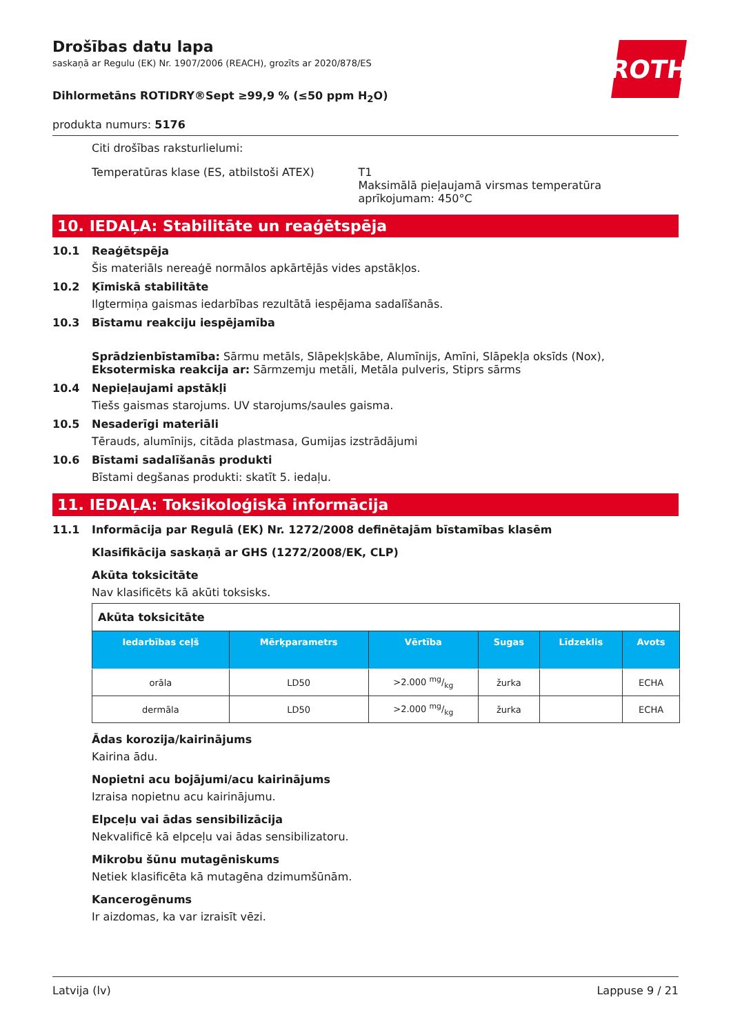ROTH
Drošības datu lapa
saskaņā ar Regulu (EK) Nr. 1907/2006 (REACH), grozīts ar 2020/878/ES
Dihlormetāns ROTIDRY®Sept ≥99,9 % (≤50 ppm H<sub>2</sub>O)
produkta numurs: 5176
Citi drošības raksturlielumi:
Temperatūras klase (ES, atbilstoši ATEX) T1
Maksimālā pieļaujamā virsmas temperatūra aprīkojumam: 450°C
10. IEDAĻA: Stabilitāte un reaģētspēja
10.1 Reaģētspēja
Šis materiāls nereaģē normālos apkārtējās vides apstākļos.
10.2 Ķīmiskā stabilitāte
Ilgtermiņa gaismas iedarbības rezultātā iespējama sadalīšanās.
10.3 Bīstamu reakciju iespējamība
Sprādzienbīstamība: Sārmu metāls, Slāpekļskābe, Alumīnijs, Amīni, Slāpekļa oksīds (Nox),
Eksotermiska reakcija ar: Sārmzemju metāli, Metāla pulveris, Stiprs sārms
10.4 Nepieļaujami apstākļi
Tiešs gaismas starojums. UV starojums/saules gaisma.
10.5 Nesaderīgi materiāli
Tērauds, alumīnijs, citāda plastmasa, Gumijas izstrādājumi
10.6 Bīstami sadalīšanās produkti
Bīstami degšanas produkti: skatīt 5. iedaļu.
11. IEDAĻA: Toksikoloģiskā informācija
11.1 Informācija par Regulā (EK) Nr. 1272/2008 definētajām bīstamības klasēm
Klasifikācija saskaņā ar GHS (1272/2008/EK, CLP)
Akūta toksicitāte
Nav klasificēts kā akūti toksisks.
| Akūta toksicitāte | | | | | |
| --- | --- | --- | --- | --- | --- |
| Iedarbības ceļš | Mērķparametrs | Vērtība | Sugas | Līdzeklis | Avots |
| orāla | LD50 | >2.000 mg/kg | žurka | | ECHA |
| dermāla | LD50 | >2.000 mg/kg | žurka | | ECHA |
Ādas korozija/kairinājums
Kairina ādu.
Nopietni acu bojājumi/acu kairinājums
Izraisa nopietnu acu kairinājumu.
Elpceļu vai ādas sensibilizācija
Nekvalificē kā elpceļu vai ādas sensibilizatoru.
Mikrobu šūnu mutagēniskums
Netiek klasificēta kā mutagēna dzimumšūnām.
Kancerogēnums
Ir aizdomas, ka var izraisīt vēzi.
Latvija (lv) Lappuse 9 / 21